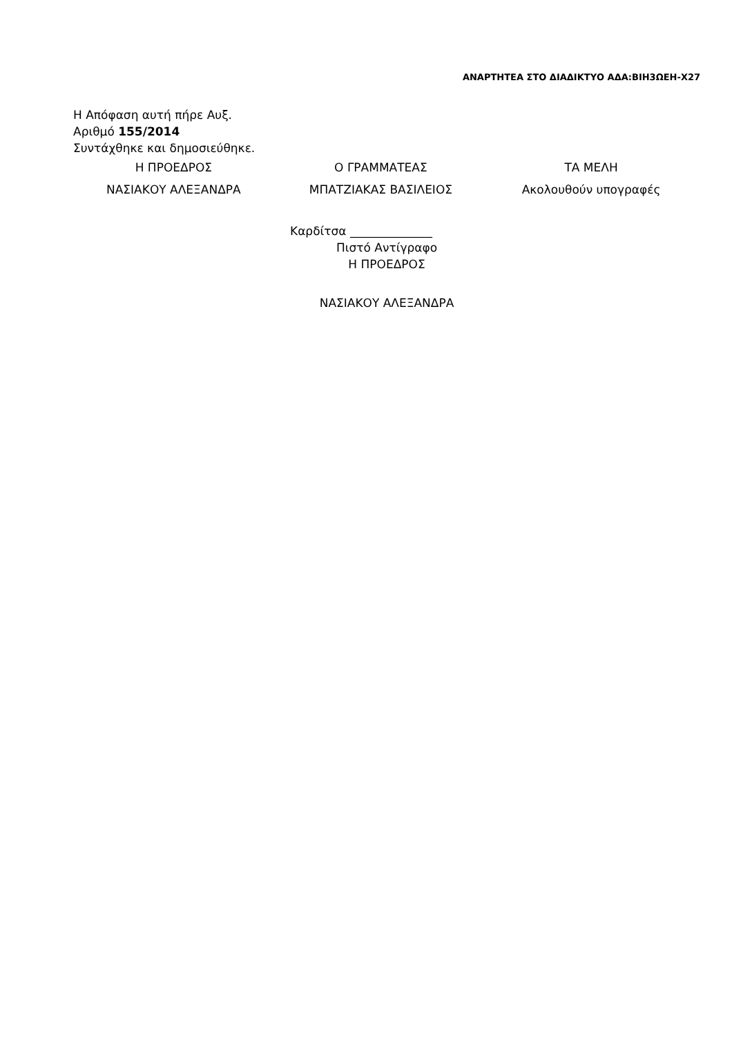ΑΝΑΡΤΗΤΕΑ ΣΤΟ ΔΙΑΔΙΚΤΥΟ ΑΔΑ:ΒΙΗ3ΩΕΗ-Χ27
Η Απόφαση αυτή πήρε Αυξ.
Αριθμό 155/2014
Συντάχθηκε και δημοσιεύθηκε.
| Η ΠΡΟΕΔΡΟΣ | Ο ΓΡΑΜΜΑΤΕΑΣ | ΤΑ ΜΕΛΗ |
| ΝΑΣΙΑΚΟΥ ΑΛΕΞΑΝΔΡΑ | ΜΠΑΤΖΙΑΚΑΣ ΒΑΣΙΛΕΙΟΣ | Ακολουθούν υπογραφές |
Καρδίτσα ______________
Πιστό Αντίγραφο
Η ΠΡΟΕΔΡΟΣ
ΝΑΣΙΑΚΟΥ ΑΛΕΞΑΝΔΡΑ